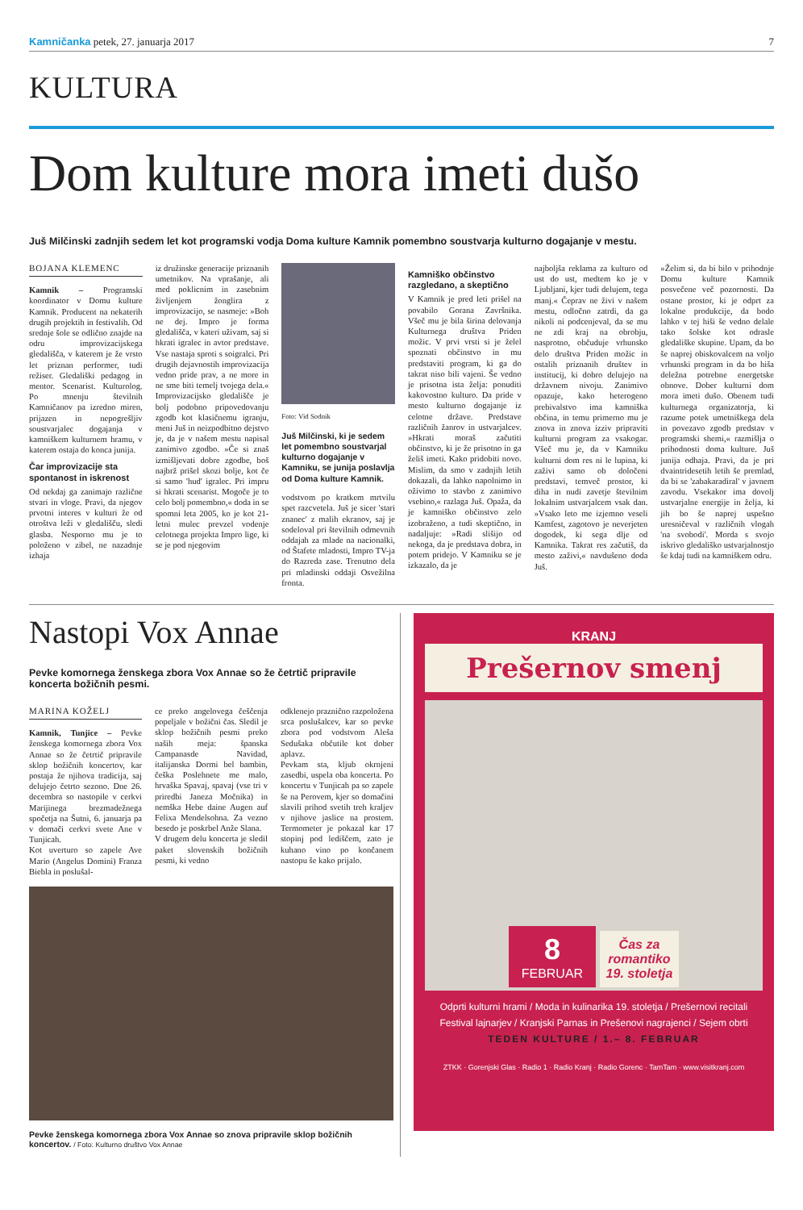Kamničanka petek, 27. januarja 2017 7
KULTURA
Dom kulture mora imeti dušo
Juš Milčinski zadnjih sedem let kot programski vodja Doma kulture Kamnik pomembno soustvarja kulturno dogajanje v mestu.
BOJANA KLEMENC
Kamnik – Programski koordinator v Domu kulture Kamnik. Producent na nekaterih drugih projektih in festivalih. Od srednje šole se odlično znajde na odru improvizacijskega gledališča, v katerem je že vrsto let priznan performer, tudi režiser. Gledališki pedagog in mentor. Scenarist. Kulturolog. Po mnenju številnih Kamničanov pa izredno miren, prijazen in nepogrešljiv soustvarjalec dogajanja v kamniškem kulturnem hramu, v katerem ostaja do konca junija.
Čar improvizacije sta spontanost in iskrenost
Od nekdaj ga zanimajo različne stvari in vloge. Pravi, da njegov prvotni interes v kulturi že od otroštva leži v gledališču, sledi glasba. Nesporno mu je to položeno v zibel, ne nazadnje izhaja
iz družinske generacije priznanih umetnikov. Na vprašanje, ali med poklicnim in zasebnim življenjem žonglira z improvizacijo, se nasmeje: »Boh ne dej. Impro je forma gledališča, v kateri uživam, saj si hkrati igralec in avtor predstave. Vse nastaja sproti s soigralci. Pri drugih dejavnostih improvizacija vedno pride prav, a ne more in ne sme biti temelj tvojega dela.« Improvizacijsko gledališče je bolj podobno pripovedovanju zgodb kot klasičnemu igranju, meni Juš in neizpodbitno dejstvo je, da je v našem mestu napisal zanimivo zgodbo. »Če si znaš izmišljevati dobre zgodbe, boš najbrž prišel skozi bolje, kot če si samo 'hud' igralec. Pri impru si hkrati scenarist. Mogoče je to celo bolj pomembno,« doda in se spomni leta 2005, ko je kot 21-letni mulec prevzel vodenje celotnega projekta Impro lige, ki se je pod njegovim
Foto: Vid Sodnik
Juš Milčinski, ki je sedem let pomembno soustvarjal kulturno dogajanje v Kamniku, se junija poslavlja od Doma kulture Kamnik.
vodstvom po kratkem mrtvilu spet razcvetela. Juš je sicer 'stari znanec' z malih ekranov, saj je sodeloval pri številnih odmevnih oddajah za mlade na nacionalki, od Štafete mladosti, Impro TV-ja do Razreda zase. Trenutno dela pri mladinski oddaji Osvežilna fronta.
Kamniško občinstvo razgledano, a skeptično
V Kamnik je pred leti prišel na povabilo Gorana Završnika. Všeč mu je bila širina delovanja Kulturnega društva Priden možic. V prvi vrsti si je želel spoznati občinstvo in mu predstaviti program, ki ga do takrat niso bili vajeni. Še vedno je prisotna ista želja: ponuditi kakovostno kulturo. Da pride v mesto kulturno dogajanje iz celotne države. Predstave različnih žanrov in ustvarjalcev. »Hkrati moraš začutiti občinstvo, ki je že prisotno in ga želiš imeti. Kako pridobiti novo. Mislim, da smo v zadnjih letih dokazali, da lahko napolnimo in oživimo to stavbo z zanimivo vsebino,« razlaga Juš. Opaža, da je kamniško občinstvo zelo izobraženo, a tudi skeptično, in nadaljuje: »Radi slišijo od nekoga, da je predstava dobra, in potem pridejo. V Kamniku se je izkazalo, da je
najboljša reklama za kulturo od ust do ust, medtem ko je v Ljubljani, kjer tudi delujem, tega manj.« Čeprav ne živi v našem mestu, odločno zatrdi, da ga nikoli ni podcenjeval, da se mu ne zdi kraj na obrobju, nasprotno, občuduje vrhunsko delo društva Priden možic in ostalih priznanih društev in institucij, ki dobro delujejo na državnem nivoju. Zanimivo opazuje, kako heterogeno prebivalstvo ima kamniška občina, in temu primerno mu je znova in znova izziv pripraviti kulturni program za vsakogar. Všeč mu je, da v Kamniku kulturni dom res ni le lupina, ki zaživi samo ob določeni predstavi, temveč prostor, ki diha in nudi zavetje številnim lokalnim ustvarjalcem vsak dan. »Vsako leto me izjemno veseli Kamfest, zagotovo je neverjeten dogodek, ki sega dlje od Kamnika. Takrat res začutiš, da mesto zaživi,« navdušeno doda Juš.
»Želim si, da bi bilo v prihodnje Domu kulture Kamnik posvečene več pozornosti. Da ostane prostor, ki je odprt za lokalne produkcije, da bodo lahko v tej hiši še vedno delale tako šolske kot odrasle gledališke skupine. Upam, da bo še naprej obiskovalcem na voljo vrhunski program in da bo hiša deležna potrebne energetske obnove. Dober kulturni dom mora imeti dušo. Obenem tudi kulturnega organizatorja, ki razume potek umetniškega dela in povezavo zgodb predstav v programski shemi,« razmišlja o prihodnosti doma kulture. Juš junija odhaja. Pravi, da je pri dvaintridesetih letih še premlad, da bi se 'zabakaradiral' v javnem zavodu. Vsekakor ima dovolj ustvarjalne energije in želja, ki jih bo še naprej uspešno uresničeval v različnih vlogah 'na svobodi'. Morda s svojo iskrivo gledališko ustvarjalnostjo še kdaj tudi na kamniškem odru.
Nastopi Vox Annae
Pevke komornega ženskega zbora Vox Annae so že četrtič pripravile koncerta božičnih pesmi.
MARINA KOŽELJ
Kamnik, Tunjice – Pevke ženskega komornega zbora Vox Annae so že četrtič pripravile sklop božičnih koncertov, kar postaja že njihova tradicija, saj delujejo četrto sezono. Dne 26. decembra so nastopile v cerkvi Marijinega brezmadežnega spočetja na Šutni, 6. januarja pa v domači cerkvi svete Ane v Tunjicah.
Kot uverturo so zapele Ave Mario (Angelus Domini) Franza Biebla in poslušal-
ce preko angelovega češčenja popeljale v božični čas. Sledil je sklop božičnih pesmi preko naših meja: španska Campanasde Navidad, italijanska Dormi bel bambin, češka Poslehnete me malo, hrvaška Spavaj, spavaj (vse tri v priredbi Janeza Močnika) in nemška Hebe daine Augen auf Felixa Mendelsohna. Za vezno besedo je poskrbel Anže Slana.
V drugem delu koncerta je sledil paket slovenskih božičnih pesmi, ki vedno
odklenejo praznično razpoložena srca poslušalcev, kar so pevke zbora pod vodstvom Aleša Sedušaka občutile kot dober aplavz.
Pevkam sta, kljub okrnjeni zasedbi, uspela oba koncerta. Po koncertu v Tunjicah pa so zapele še na Perovem, kjer so domačini slavili prihod svetih treh kraljev v njihove jaslice na prostem. Termometer je pokazal kar 17 stopinj pod ledíščem, zato je kuhano vino po končanem nastopu še kako prijalo.
Pevke ženskega komornega zbora Vox Annae so znova pripravile sklop božičnih koncertov. / Foto: Kulturno društvo Vox Annae
KRANJ
Prešernov smenj
8
FEBRUAR
Čas za
romantiko
19. stoletja
Odprti kulturni hrami / Moda in kulinarika 19. stoletja / Prešernovi recitali
Festival lajnarjev / Kranjski Parnas in Prešenovi nagrajenci / Sejem obrti
TEDEN KULTURE / 1.– 8. FEBRUAR
ZTKK · Gorenjski Glas · Radio 1 · Radio Kranj · Radio Gorenc · TamTam · www.visitkranj.com